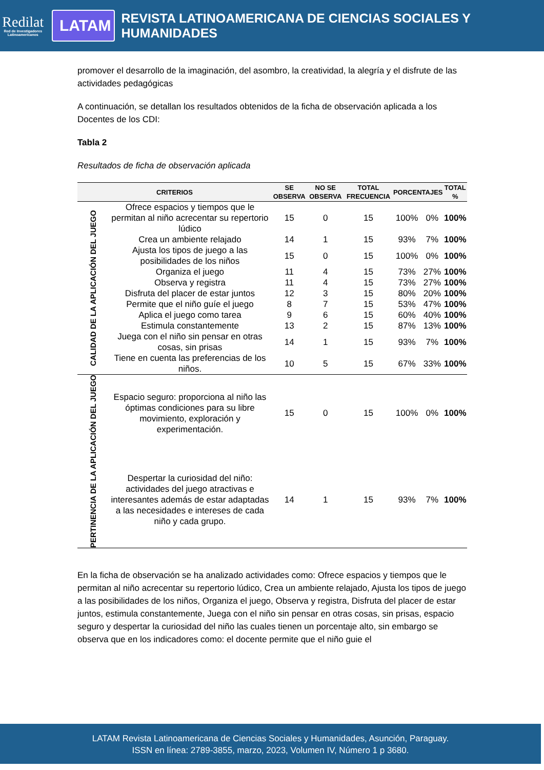Redilat
Red de Investigadores Latinoamericanos
LATAM
REVISTA LATINOAMERICANA DE CIENCIAS SOCIALES Y HUMANIDADES
promover el desarrollo de la imaginación, del asombro, la creatividad, la alegría y el disfrute de las actividades pedagógicas
A continuación, se detallan los resultados obtenidos de la ficha de observación aplicada a los Docentes de los CDI:
Tabla 2
Resultados de ficha de observación aplicada
| CRITERIOS | | SE OBSERVA | NO SE OBSERVA | TOTAL FRECUENCIA | PORCENTAJES | | TOTAL % |
| --- | --- | --- | --- | --- | --- | --- | --- |
| CALIDAD DE LA APLICACIÓN DEL JUEGO | Ofrece espacios y tiempos que le permitan al niño acrecentar su repertorio lúdico | 15 | 0 | 15 | 100% | 0% | 100% |
| | Crea un ambiente relajado | 14 | 1 | 15 | 93% | 7% | 100% |
| | Ajusta los tipos de juego a las posibilidades de los niños | 15 | 0 | 15 | 100% | 0% | 100% |
| | Organiza el juego | 11 | 4 | 15 | 73% | 27% | 100% |
| | Observa y registra | 11 | 4 | 15 | 73% | 27% | 100% |
| | Disfruta del placer de estar juntos | 12 | 3 | 15 | 80% | 20% | 100% |
| | Permite que el niño guíe el juego | 8 | 7 | 15 | 53% | 47% | 100% |
| | Aplica el juego como tarea | 9 | 6 | 15 | 60% | 40% | 100% |
| | Estimula constantemente | 13 | 2 | 15 | 87% | 13% | 100% |
| | Juega con el niño sin pensar en otras cosas, sin prisas | 14 | 1 | 15 | 93% | 7% | 100% |
| | Tiene en cuenta las preferencias de los niños. | 10 | 5 | 15 | 67% | 33% | 100% |
| PERTINENCIA DE LA APLICACIÓN DEL JUEGO | Espacio seguro: proporciona al niño las óptimas condiciones para su libre movimiento, exploración y experimentación. | 15 | 0 | 15 | 100% | 0% | 100% |
| | Despertar la curiosidad del niño: actividades del juego atractivas e interesantes además de estar adaptadas a las necesidades e intereses de cada niño y cada grupo. | 14 | 1 | 15 | 93% | 7% | 100% |
En la ficha de observación se ha analizado actividades como: Ofrece espacios y tiempos que le permitan al niño acrecentar su repertorio lúdico, Crea un ambiente relajado, Ajusta los tipos de juego a las posibilidades de los niños, Organiza el juego, Observa y registra, Disfruta del placer de estar juntos, estimula constantemente, Juega con el niño sin pensar en otras cosas, sin prisas, espacio seguro y despertar la curiosidad del niño las cuales tienen un porcentaje alto, sin embargo se observa que en los indicadores como: el docente permite que el niño guie el
LATAM Revista Latinoamericana de Ciencias Sociales y Humanidades, Asunción, Paraguay.
ISSN en línea: 2789-3855, marzo, 2023, Volumen IV, Número 1 p 3680.